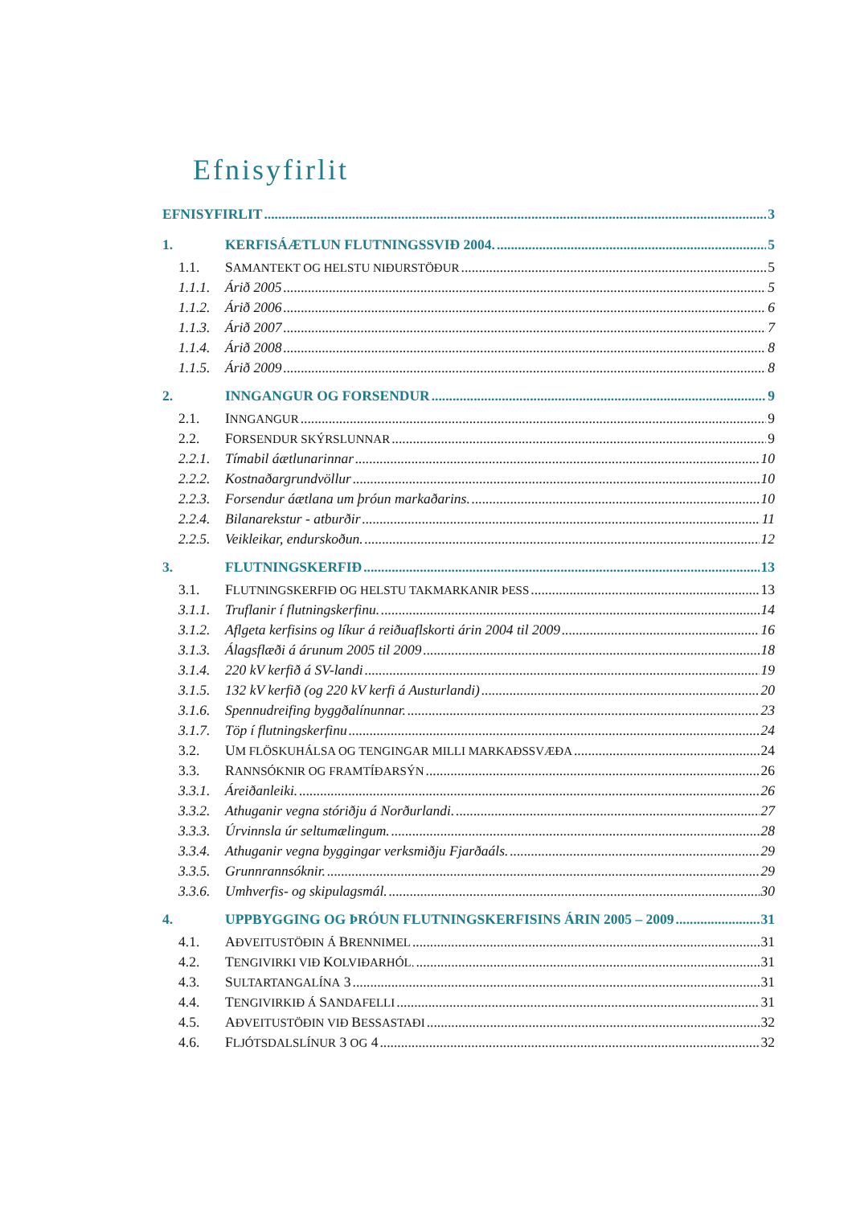Efnisyfirlit
EFNISYFIRLIT 3
1. KERFISÁÆTLUN FLUTNINGSSVIÐ 2004. 5
1.1. SAMANTEKT OG HELSTU NIÐURSTÖÐUR 5
1.1.1. Árið 2005 5
1.1.2. Árið 2006 6
1.1.3. Árið 2007 7
1.1.4. Árið 2008 8
1.1.5. Árið 2009 8
2. INNGANGUR OG FORSENDUR 9
2.1. INNGANGUR 9
2.2. FORSENDUR SKÝRSLUNNAR 9
2.2.1. Tímabil áætlunarinnar 10
2.2.2. Kostnaðargrundvöllur 10
2.2.3. Forsendur áætlana um þróun markaðarins. 10
2.2.4. Bilanarekstur - atburðir 11
2.2.5. Veikleikar, endurskoðun. 12
3. FLUTNINGSKERFIÐ 13
3.1. FLUTNINGSKERFIÐ OG HELSTU TAKMARKANIR ÞESS 13
3.1.1. Truflanir í flutningskerfinu. 14
3.1.2. Aflgeta kerfisins og líkur á reiðuaflskorti árin 2004 til 2009 16
3.1.3. Álagsflæði á árunum 2005 til 2009 18
3.1.4. 220 kV kerfið á SV-landi 19
3.1.5. 132 kV kerfið (og 220 kV kerfi á Austurlandi) 20
3.1.6. Spennudreifing byggðalínunnar. 23
3.1.7. Töp í flutningskerfinu 24
3.2. UM FLÖSKUHÁLSA OG TENGINGAR MILLI MARKAÐSSVÆÐA 24
3.3. RANNSÓKNIR OG FRAMTÍÐARSÝN 26
3.3.1. Áreiðanleiki. 26
3.3.2. Athuganir vegna stóriðju á Norðurlandi. 27
3.3.3. Úrvinnsla úr seltumælingum. 28
3.3.4. Athuganir vegna byggingar verksmiðju Fjarðaáls. 29
3.3.5. Grunnrannsóknir. 29
3.3.6. Umhverfis- og skipulagsmál. 30
4. UPPBYGGING OG ÞRÓUN FLUTNINGSKERFISINS ÁRIN 2005 – 2009 31
4.1. AÐVEITUSTÖÐIN Á BRENNIMEL 31
4.2. TENGIVIRKI VIÐ KOLVIÐARHÓL. 31
4.3. SULTARTANGALÍNA 3 31
4.4. TENGIVIRKIÐ Á SANDAFELLI 31
4.5. AÐVEITUSTÖÐIN VIÐ BESSASTAÐI 32
4.6. FLJÓTSDALSLÍNUR 3 OG 4 32